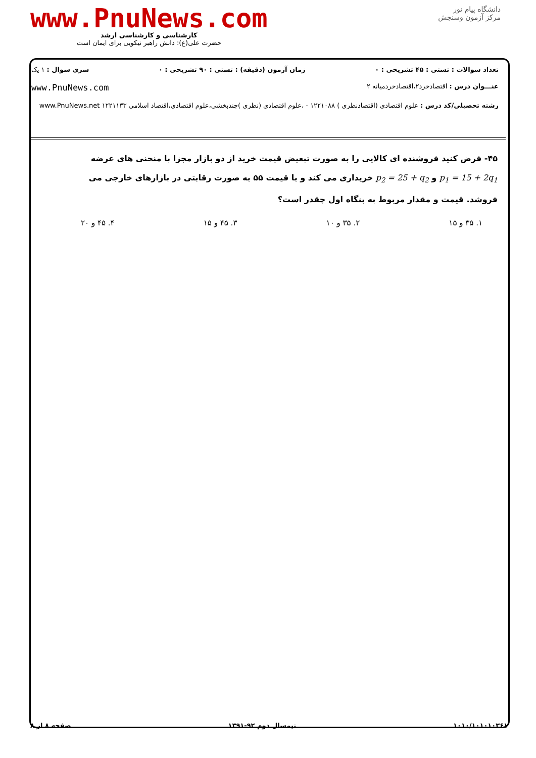دانشگاه پیام نور
مرکز آزمون وسنجش
www.PnuNews.com
کارشناسی و کارشناسی ارشد
حضرت علی(ع): دانش راهبر نیکویی برای ایمان است
تعداد سوالات : تستی : ۴۵ تشریحی : ۰ زمان آزمون (دقیقه) : تستی : ۹۰ تشریحی : ۰ سری سوال : ۱ یک
عنـــوان درس : اقتصادخرد۲،اقتصادخردمیانه ۲ www.PnuNews.com
رشته تحصیلی/کد درس : علوم اقتصادی (اقتصادنظری ) ۱۲۲۱۰۸۸ - ،علوم اقتصادی (نظری )چندبخشی،علوم اقتصادی،اقتصاد اسلامی ۱۲۲۱۱۳۳ www.PnuNews.net
۴۵- فرض کنید فروشنده ای کالایی را به صورت تبعیض قیمت خرید از دو بازار مجزا با منحنی های عرضه
p<sub>1</sub> = 15 + 2q<sub>1</sub> و p<sub>2</sub> = 25 + q<sub>2</sub> خریداری می کند و با قیمت ۵۵ به صورت رقابتی در بازارهای خارجی می
فروشد. قیمت و مقدار مربوط به بنگاه اول چقدر است؟
۱. ۳۵ و ۱۵ ۲. ۳۵ و ۱۰ ۳. ۴۵ و ۱۵ ۴. ۴۵ و ۲۰
۱۰۱۰/۱۰۱۰۱۰۳۶۱ نیمسال دوم ۹۲-۱۳۹۱ صفحه ۸ از ۸